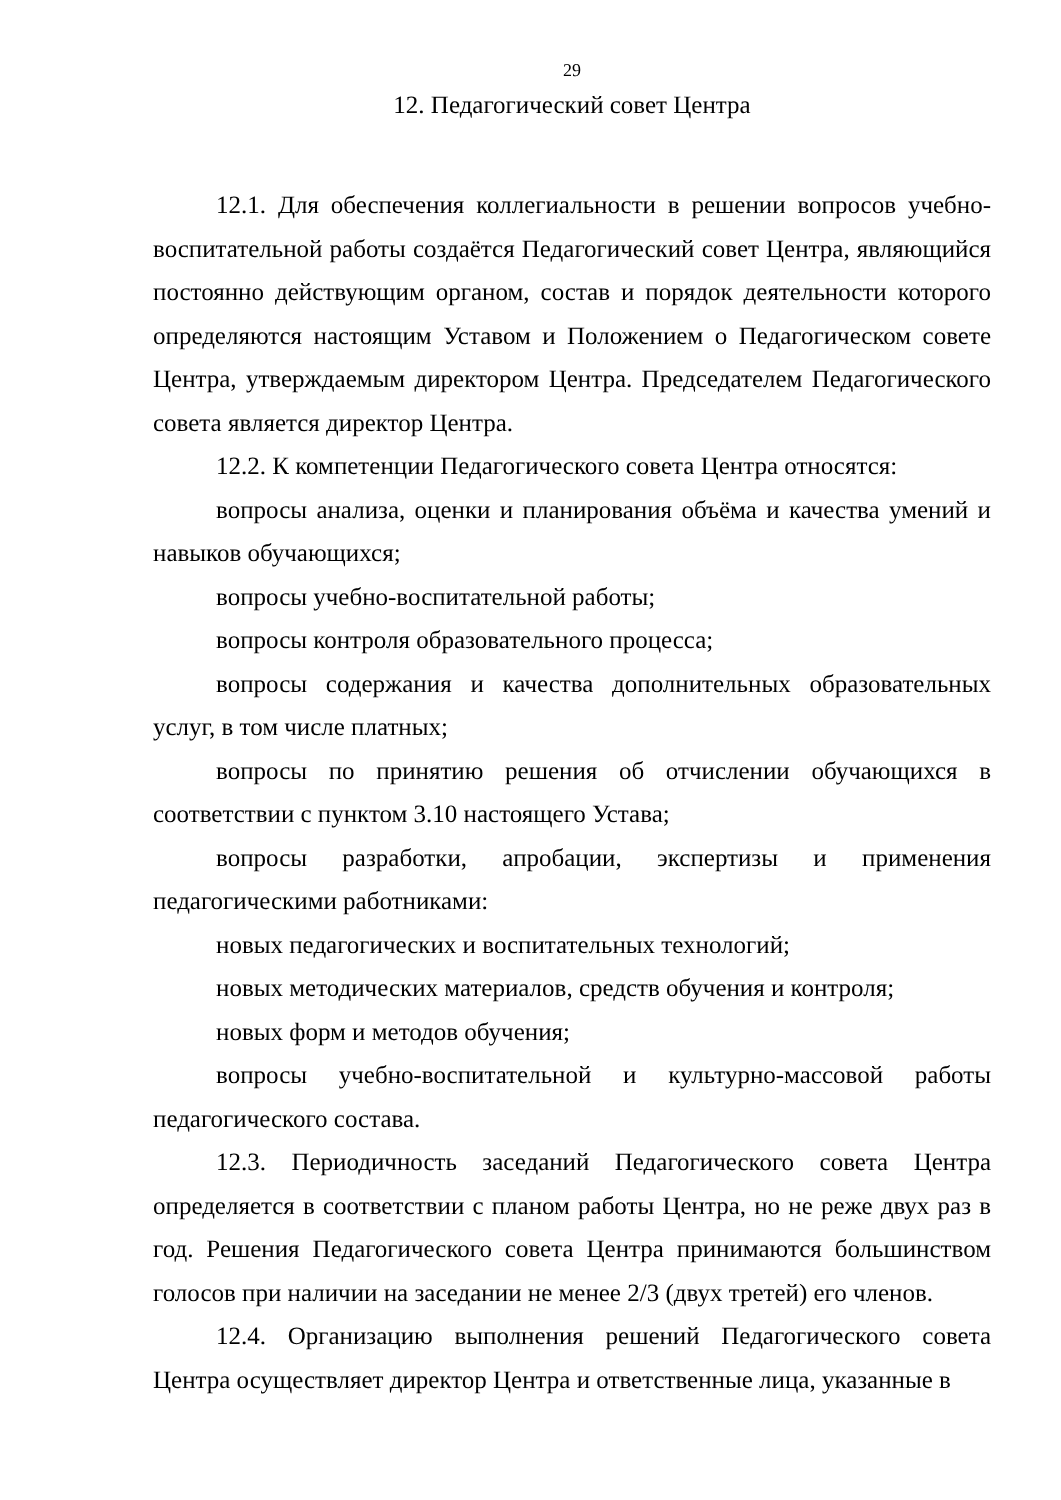29
12. Педагогический совет Центра
12.1. Для обеспечения коллегиальности в решении вопросов учебно-воспитательной работы создаётся Педагогический совет Центра, являющийся постоянно действующим органом, состав и порядок деятельности которого определяются настоящим Уставом и Положением о Педагогическом совете Центра, утверждаемым директором Центра. Председателем Педагогического совета является директор Центра.
12.2. К компетенции Педагогического совета Центра относятся:
вопросы анализа, оценки и планирования объёма и качества умений и навыков обучающихся;
вопросы учебно-воспитательной работы;
вопросы контроля образовательного процесса;
вопросы содержания и качества дополнительных образовательных услуг, в том числе платных;
вопросы по принятию решения об отчислении обучающихся в соответствии с пунктом 3.10 настоящего Устава;
вопросы разработки, апробации, экспертизы и применения педагогическими работниками:
новых педагогических и воспитательных технологий;
новых методических материалов, средств обучения и контроля;
новых форм и методов обучения;
вопросы учебно-воспитательной и культурно-массовой работы педагогического состава.
12.3. Периодичность заседаний Педагогического совета Центра определяется в соответствии с планом работы Центра, но не реже двух раз в год. Решения Педагогического совета Центра принимаются большинством голосов при наличии на заседании не менее 2/3 (двух третей) его членов.
12.4. Организацию выполнения решений Педагогического совета Центра осуществляет директор Центра и ответственные лица, указанные в